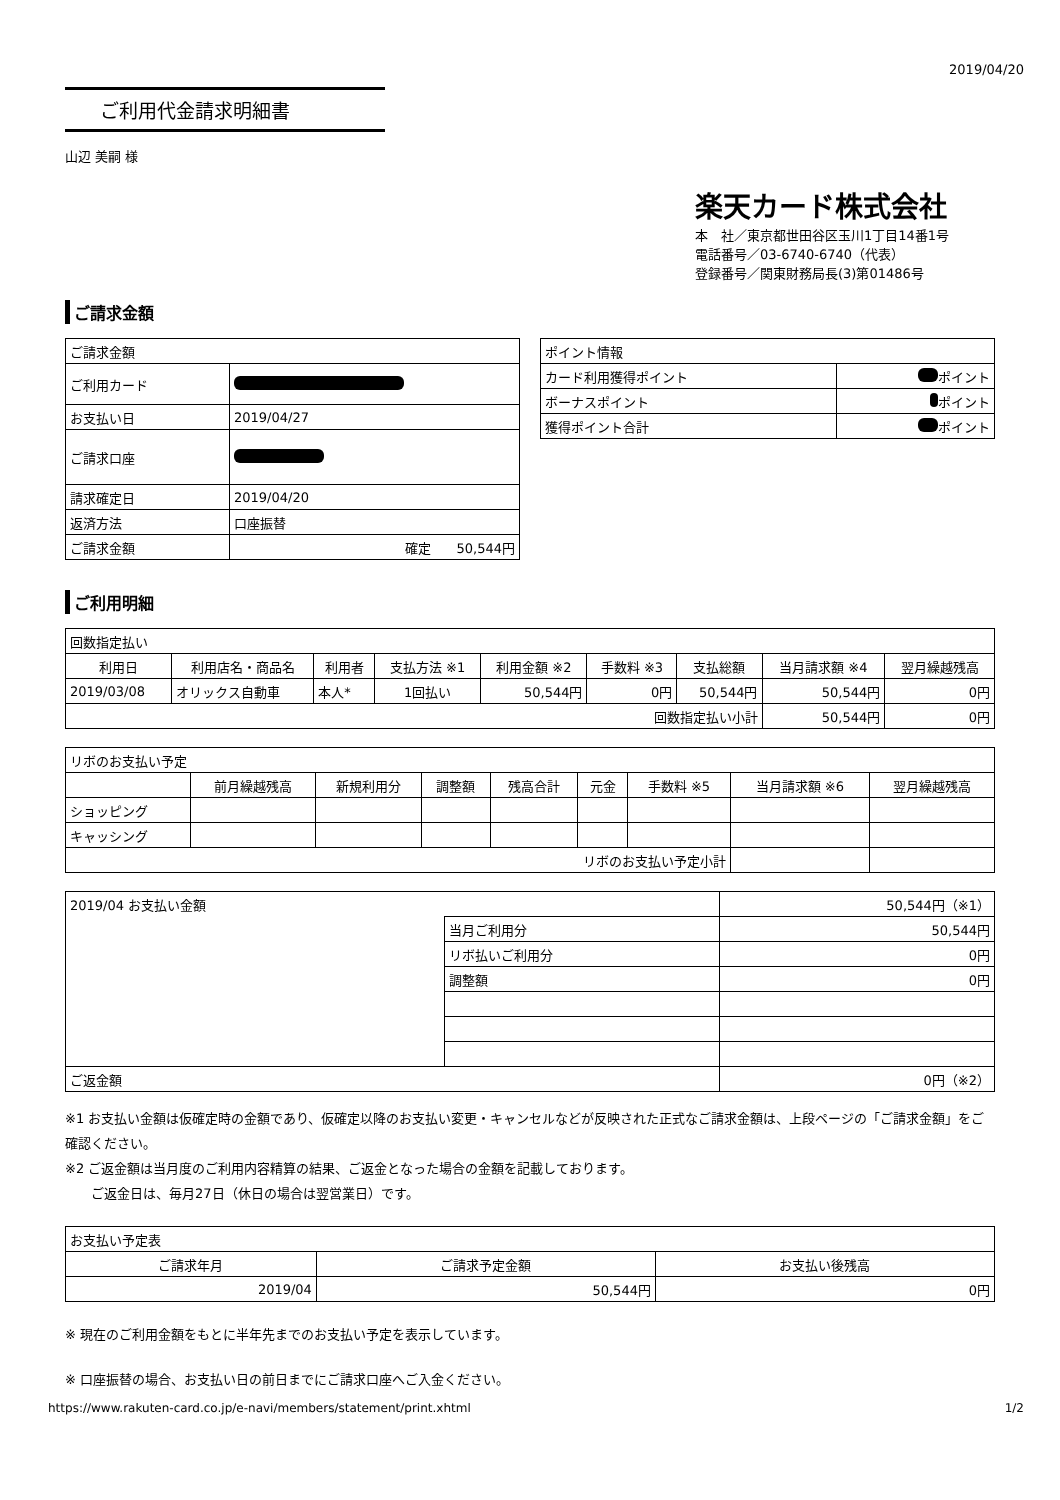2019/04/20
ご利用代金請求明細書
山辺 美嗣 様
楽天カード株式会社
本　社／東京都世田谷区玉川1丁目14番1号
電話番号／03-6740-6740（代表）
登録番号／関東財務局長(3)第01486号
ご請求金額
| ご請求金額 | |
| ご利用カード | |
| お支払い日 | 2019/04/27 |
| ご請求口座 | |
| 請求確定日 | 2019/04/20 |
| 返済方法 | 口座振替 |
| ご請求金額 | 確定 50,544円 |
| ポイント情報 | |
| カード利用獲得ポイント | ポイント |
| ボーナスポイント | ポイント |
| 獲得ポイント合計 | ポイント |
ご利用明細
| 回数指定払い | | | | | | | | |
| 利用日 | 利用店名・商品名 | 利用者 | 支払方法 ※1 | 利用金額 ※2 | 手数料 ※3 | 支払総額 | 当月請求額 ※4 | 翌月繰越残高 |
| 2019/03/08 | オリックス自動車 | 本人* | 1回払い | 50,544円 | 0円 | 50,544円 | 50,544円 | 0円 |
| 回数指定払い小計 | | | | | | | 50,544円 | 0円 |
| リボのお支払い予定 | | | | | | | | |
| | 前月繰越残高 | 新規利用分 | 調整額 | 残高合計 | 元金 | 手数料 ※5 | 当月請求額 ※6 | 翌月繰越残高 |
| ショッピング | | | | | | | | |
| キャッシング | | | | | | | | |
| リボのお支払い予定小計 | | | | | | | | |
| 2019/04 お支払い金額 | | 50,544円（※1） |
| | 当月ご利用分 | 50,544円 |
| | リボ払いご利用分 | 0円 |
| | 調整額 | 0円 |
| ご返金額 | | 0円（※2） |
※1 お支払い金額は仮確定時の金額であり、仮確定以降のお支払い変更・キャンセルなどが反映された正式なご請求金額は、上段ページの「ご請求金額」をご確認ください。
※2 ご返金額は当月度のご利用内容精算の結果、ご返金となった場合の金額を記載しております。
　　ご返金日は、毎月27日（休日の場合は翌営業日）です。
| お支払い予定表 | | |
| ご請求年月 | ご請求予定金額 | お支払い後残高 |
| 2019/04 | 50,544円 | 0円 |
※ 現在のご利用金額をもとに半年先までのお支払い予定を表示しています。
※ 口座振替の場合、お支払い日の前日までにご請求口座へご入金ください。
https://www.rakuten-card.co.jp/e-navi/members/statement/print.xhtml 1/2